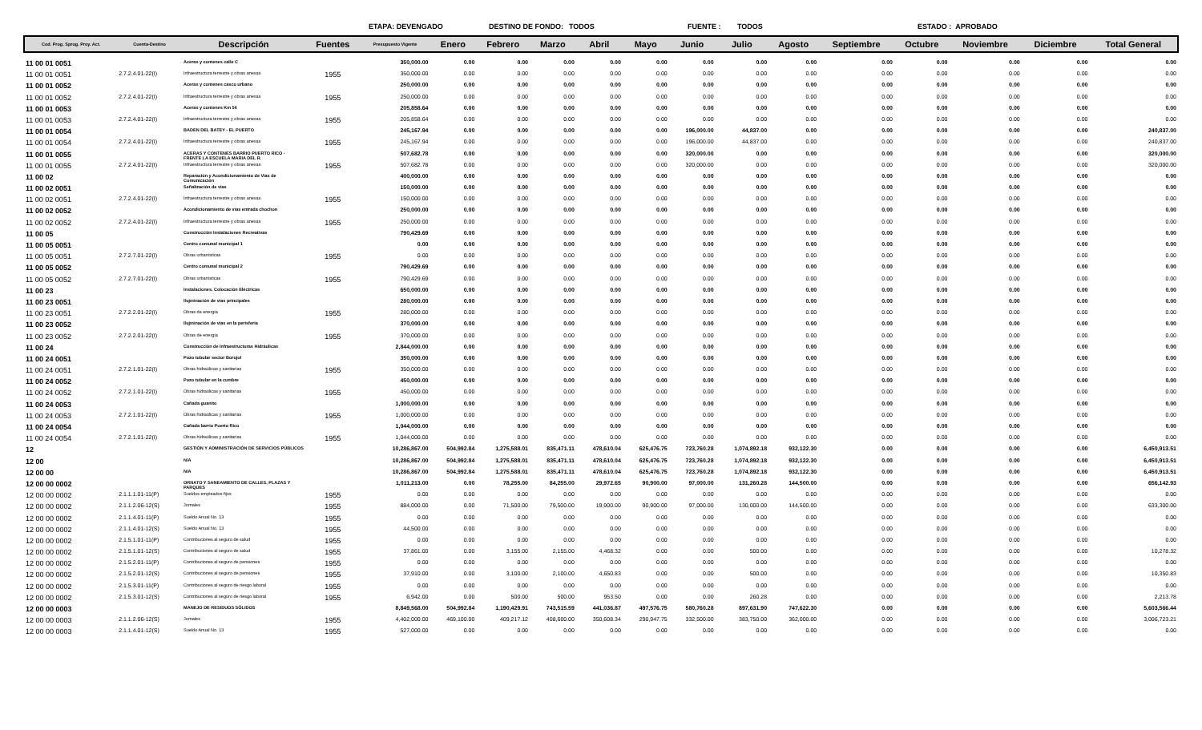ETAPA: DEVENGADO DESTINO DE FONDO: TODOS FUENTE : TODOS ESTADO : APROBADO
| Cod. Prog. Sprog. Proy. Act. | Cuenta-Destino | Descripción | Fuentes | Presupuesto Vigente | Enero | Febrero | Marzo | Abril | Mayo | Junio | Julio | Agosto | Septiembre | Octubre | Noviembre | Diciembre | Total General |
| --- | --- | --- | --- | --- | --- | --- | --- | --- | --- | --- | --- | --- | --- | --- | --- | --- | --- |
| 11 00 01 0051 | | Aceras y contenes calle C | | 350,000.00 | 0.00 | 0.00 | 0.00 | 0.00 | 0.00 | 0.00 | 0.00 | 0.00 | 0.00 | 0.00 | 0.00 | 0.00 | 0.00 |
| 11 00 01 0051 | 2.7.2.4.01-22(I) | Infraestructura terrestre y obras anexas | 1955 | 350,000.00 | 0.00 | 0.00 | 0.00 | 0.00 | 0.00 | 0.00 | 0.00 | 0.00 | 0.00 | 0.00 | 0.00 | 0.00 | 0.00 |
| 11 00 01 0052 | | Aceras y contenes casco urbano | | 250,000.00 | 0.00 | 0.00 | 0.00 | 0.00 | 0.00 | 0.00 | 0.00 | 0.00 | 0.00 | 0.00 | 0.00 | 0.00 | 0.00 |
| 11 00 01 0052 | 2.7.2.4.01-22(I) | Infraestructura terrestre y obras anexas | 1955 | 250,000.00 | 0.00 | 0.00 | 0.00 | 0.00 | 0.00 | 0.00 | 0.00 | 0.00 | 0.00 | 0.00 | 0.00 | 0.00 | 0.00 |
| 11 00 01 0053 | | Aceras y contenes Km 56 | | 205,858.64 | 0.00 | 0.00 | 0.00 | 0.00 | 0.00 | 0.00 | 0.00 | 0.00 | 0.00 | 0.00 | 0.00 | 0.00 | 0.00 |
| 11 00 01 0053 | 2.7.2.4.01-22(I) | Infraestructura terrestre y obras anexas | 1955 | 205,858.64 | 0.00 | 0.00 | 0.00 | 0.00 | 0.00 | 0.00 | 0.00 | 0.00 | 0.00 | 0.00 | 0.00 | 0.00 | 0.00 |
| 11 00 01 0054 | | BADEN DEL BATEY - EL PUERTO | | 245,167.94 | 0.00 | 0.00 | 0.00 | 0.00 | 0.00 | 196,000.00 | 44,837.00 | 0.00 | 0.00 | 0.00 | 0.00 | 0.00 | 240,837.00 |
| 11 00 01 0054 | 2.7.2.4.01-22(I) | Infraestructura terrestre y obras anexas | 1955 | 245,167.94 | 0.00 | 0.00 | 0.00 | 0.00 | 0.00 | 196,000.00 | 44,837.00 | 0.00 | 0.00 | 0.00 | 0.00 | 0.00 | 240,837.00 |
| 11 00 01 0055 | | ACERAS Y CONTENES BARRIO PUERTO RICO - FRENTE LA ESCUELA MARIA DEL R. | | 507,682.78 | 0.00 | 0.00 | 0.00 | 0.00 | 0.00 | 320,000.00 | 0.00 | 0.00 | 0.00 | 0.00 | 0.00 | 0.00 | 320,000.00 |
| 11 00 01 0055 | 2.7.2.4.01-22(I) | Infraestructura terrestre y obras anexas | 1955 | 507,682.78 | 0.00 | 0.00 | 0.00 | 0.00 | 0.00 | 320,000.00 | 0.00 | 0.00 | 0.00 | 0.00 | 0.00 | 0.00 | 320,000.00 |
| 11 00 02 | | Reparación y Acondicionamiento de Vias de Comunicación | | 400,000.00 | 0.00 | 0.00 | 0.00 | 0.00 | 0.00 | 0.00 | 0.00 | 0.00 | 0.00 | 0.00 | 0.00 | 0.00 | 0.00 |
| 11 00 02 0051 | | Señalización de vias | | 150,000.00 | 0.00 | 0.00 | 0.00 | 0.00 | 0.00 | 0.00 | 0.00 | 0.00 | 0.00 | 0.00 | 0.00 | 0.00 | 0.00 |
| 11 00 02 0051 | 2.7.2.4.01-22(I) | Infraestructura terrestre y obras anexas | 1955 | 150,000.00 | 0.00 | 0.00 | 0.00 | 0.00 | 0.00 | 0.00 | 0.00 | 0.00 | 0.00 | 0.00 | 0.00 | 0.00 | 0.00 |
| 11 00 02 0052 | | Acondicionamiento de vias entrada chochon | | 250,000.00 | 0.00 | 0.00 | 0.00 | 0.00 | 0.00 | 0.00 | 0.00 | 0.00 | 0.00 | 0.00 | 0.00 | 0.00 | 0.00 |
| 11 00 02 0052 | 2.7.2.4.01-22(I) | Infraestructura terrestre y obras anexas | 1955 | 250,000.00 | 0.00 | 0.00 | 0.00 | 0.00 | 0.00 | 0.00 | 0.00 | 0.00 | 0.00 | 0.00 | 0.00 | 0.00 | 0.00 |
| 11 00 05 | | Construcción Instalaciones Recreativas | | 790,429.69 | 0.00 | 0.00 | 0.00 | 0.00 | 0.00 | 0.00 | 0.00 | 0.00 | 0.00 | 0.00 | 0.00 | 0.00 | 0.00 |
| 11 00 05 0051 | | Centro comunal municipal 1 | | 0.00 | 0.00 | 0.00 | 0.00 | 0.00 | 0.00 | 0.00 | 0.00 | 0.00 | 0.00 | 0.00 | 0.00 | 0.00 | 0.00 |
| 11 00 05 0051 | 2.7.2.7.01-22(I) | Obras urbanísticas | 1955 | 0.00 | 0.00 | 0.00 | 0.00 | 0.00 | 0.00 | 0.00 | 0.00 | 0.00 | 0.00 | 0.00 | 0.00 | 0.00 | 0.00 |
| 11 00 05 0052 | | Centro comunal municipal 2 | | 790,429.69 | 0.00 | 0.00 | 0.00 | 0.00 | 0.00 | 0.00 | 0.00 | 0.00 | 0.00 | 0.00 | 0.00 | 0.00 | 0.00 |
| 11 00 05 0052 | 2.7.2.7.01-22(I) | Obras urbanísticas | 1955 | 790,429.69 | 0.00 | 0.00 | 0.00 | 0.00 | 0.00 | 0.00 | 0.00 | 0.00 | 0.00 | 0.00 | 0.00 | 0.00 | 0.00 |
| 11 00 23 | | Instalaciones, Colocación Eléctricas | | 650,000.00 | 0.00 | 0.00 | 0.00 | 0.00 | 0.00 | 0.00 | 0.00 | 0.00 | 0.00 | 0.00 | 0.00 | 0.00 | 0.00 |
| 11 00 23 0051 | | Ilujminación de vias principales | | 280,000.00 | 0.00 | 0.00 | 0.00 | 0.00 | 0.00 | 0.00 | 0.00 | 0.00 | 0.00 | 0.00 | 0.00 | 0.00 | 0.00 |
| 11 00 23 0051 | 2.7.2.2.01-22(I) | Obras de energía | 1955 | 280,000.00 | 0.00 | 0.00 | 0.00 | 0.00 | 0.00 | 0.00 | 0.00 | 0.00 | 0.00 | 0.00 | 0.00 | 0.00 | 0.00 |
| 11 00 23 0052 | | Ilujminación de vias en la perisferia | | 370,000.00 | 0.00 | 0.00 | 0.00 | 0.00 | 0.00 | 0.00 | 0.00 | 0.00 | 0.00 | 0.00 | 0.00 | 0.00 | 0.00 |
| 11 00 23 0052 | 2.7.2.2.01-22(I) | Obras de energía | 1955 | 370,000.00 | 0.00 | 0.00 | 0.00 | 0.00 | 0.00 | 0.00 | 0.00 | 0.00 | 0.00 | 0.00 | 0.00 | 0.00 | 0.00 |
| 11 00 24 | | Construcción de Infraestructuras Hidráulicas | | 2,844,000.00 | 0.00 | 0.00 | 0.00 | 0.00 | 0.00 | 0.00 | 0.00 | 0.00 | 0.00 | 0.00 | 0.00 | 0.00 | 0.00 |
| 11 00 24 0051 | | Pozo tubular sector Borojol | | 350,000.00 | 0.00 | 0.00 | 0.00 | 0.00 | 0.00 | 0.00 | 0.00 | 0.00 | 0.00 | 0.00 | 0.00 | 0.00 | 0.00 |
| 11 00 24 0051 | 2.7.2.1.01-22(I) | Obras hidraúlicas y sanitarias | 1955 | 350,000.00 | 0.00 | 0.00 | 0.00 | 0.00 | 0.00 | 0.00 | 0.00 | 0.00 | 0.00 | 0.00 | 0.00 | 0.00 | 0.00 |
| 11 00 24 0052 | | Pozo tubular en la cumbre | | 450,000.00 | 0.00 | 0.00 | 0.00 | 0.00 | 0.00 | 0.00 | 0.00 | 0.00 | 0.00 | 0.00 | 0.00 | 0.00 | 0.00 |
| 11 00 24 0052 | 2.7.2.1.01-22(I) | Obras hidraúlicas y sanitarias | 1955 | 450,000.00 | 0.00 | 0.00 | 0.00 | 0.00 | 0.00 | 0.00 | 0.00 | 0.00 | 0.00 | 0.00 | 0.00 | 0.00 | 0.00 |
| 11 00 24 0053 | | Cañada guanito | | 1,000,000.00 | 0.00 | 0.00 | 0.00 | 0.00 | 0.00 | 0.00 | 0.00 | 0.00 | 0.00 | 0.00 | 0.00 | 0.00 | 0.00 |
| 11 00 24 0053 | 2.7.2.1.01-22(I) | Obras hidraúlicas y sanitarias | 1955 | 1,000,000.00 | 0.00 | 0.00 | 0.00 | 0.00 | 0.00 | 0.00 | 0.00 | 0.00 | 0.00 | 0.00 | 0.00 | 0.00 | 0.00 |
| 11 00 24 0054 | | Cañada barrio Puerto Rico | | 1,044,000.00 | 0.00 | 0.00 | 0.00 | 0.00 | 0.00 | 0.00 | 0.00 | 0.00 | 0.00 | 0.00 | 0.00 | 0.00 | 0.00 |
| 11 00 24 0054 | 2.7.2.1.01-22(I) | Obras hidraúlicas y sanitarias | 1955 | 1,044,000.00 | 0.00 | 0.00 | 0.00 | 0.00 | 0.00 | 0.00 | 0.00 | 0.00 | 0.00 | 0.00 | 0.00 | 0.00 | 0.00 |
| 12 | | GESTIÓN Y ADMINISTRACIÓN DE SERVICIOS PÚBLICOS | | 10,286,867.00 | 504,992.84 | 1,275,588.01 | 835,471.11 | 478,610.04 | 625,476.75 | 723,760.28 | 1,074,892.18 | 932,122.30 | 0.00 | 0.00 | 0.00 | 0.00 | 6,450,913.51 |
| 12 00 | | N/A | | 10,286,867.00 | 504,992.84 | 1,275,588.01 | 835,471.11 | 478,610.04 | 625,476.75 | 723,760.28 | 1,074,892.18 | 932,122.30 | 0.00 | 0.00 | 0.00 | 0.00 | 6,450,913.51 |
| 12 00 00 | | N/A | | 10,286,867.00 | 504,992.84 | 1,275,588.01 | 835,471.11 | 478,610.04 | 625,476.75 | 723,760.28 | 1,074,892.18 | 932,122.30 | 0.00 | 0.00 | 0.00 | 0.00 | 6,450,913.51 |
| 12 00 00 0002 | | ORNATO Y SANEAMIENTO DE CALLES, PLAZAS Y PARQUES | | 1,011,213.00 | 0.00 | 78,255.00 | 84,255.00 | 29,972.65 | 90,900.00 | 97,000.00 | 131,260.28 | 144,500.00 | 0.00 | 0.00 | 0.00 | 0.00 | 656,142.93 |
| 12 00 00 0002 | 2.1.1.1.01-11(P) | Sueldos empleados fijos | 1955 | 0.00 | 0.00 | 0.00 | 0.00 | 0.00 | 0.00 | 0.00 | 0.00 | 0.00 | 0.00 | 0.00 | 0.00 | 0.00 | 0.00 |
| 12 00 00 0002 | 2.1.1.2.06-12(S) | Jornales | 1955 | 884,000.00 | 0.00 | 71,500.00 | 79,500.00 | 19,900.00 | 90,900.00 | 97,000.00 | 130,000.00 | 144,500.00 | 0.00 | 0.00 | 0.00 | 0.00 | 633,300.00 |
| 12 00 00 0002 | 2.1.1.4.01-11(P) | Sueldo Anual No. 13 | 1955 | 0.00 | 0.00 | 0.00 | 0.00 | 0.00 | 0.00 | 0.00 | 0.00 | 0.00 | 0.00 | 0.00 | 0.00 | 0.00 | 0.00 |
| 12 00 00 0002 | 2.1.1.4.01-12(S) | Sueldo Anual No. 13 | 1955 | 44,500.00 | 0.00 | 0.00 | 0.00 | 0.00 | 0.00 | 0.00 | 0.00 | 0.00 | 0.00 | 0.00 | 0.00 | 0.00 | 0.00 |
| 12 00 00 0002 | 2.1.5.1.01-11(P) | Contribuciones al seguro de salud | 1955 | 0.00 | 0.00 | 0.00 | 0.00 | 0.00 | 0.00 | 0.00 | 0.00 | 0.00 | 0.00 | 0.00 | 0.00 | 0.00 | 0.00 |
| 12 00 00 0002 | 2.1.5.1.01-12(S) | Contribuciones al seguro de salud | 1955 | 37,861.00 | 0.00 | 3,155.00 | 2,155.00 | 4,468.32 | 0.00 | 0.00 | 500.00 | 0.00 | 0.00 | 0.00 | 0.00 | 0.00 | 10,278.32 |
| 12 00 00 0002 | 2.1.5.2.01-11(P) | Contribuciones al seguro de pensiones | 1955 | 0.00 | 0.00 | 0.00 | 0.00 | 0.00 | 0.00 | 0.00 | 0.00 | 0.00 | 0.00 | 0.00 | 0.00 | 0.00 | 0.00 |
| 12 00 00 0002 | 2.1.5.2.01-12(S) | Contribuciones al seguro de pensiones | 1955 | 37,910.00 | 0.00 | 3,100.00 | 2,100.00 | 4,650.83 | 0.00 | 0.00 | 500.00 | 0.00 | 0.00 | 0.00 | 0.00 | 0.00 | 10,350.83 |
| 12 00 00 0002 | 2.1.5.3.01-11(P) | Contribuciones al seguro de riesgo laboral | 1955 | 0.00 | 0.00 | 0.00 | 0.00 | 0.00 | 0.00 | 0.00 | 0.00 | 0.00 | 0.00 | 0.00 | 0.00 | 0.00 | 0.00 |
| 12 00 00 0002 | 2.1.5.3.01-12(S) | Contribuciones al seguro de riesgo laboral | 1955 | 6,942.00 | 0.00 | 500.00 | 500.00 | 953.50 | 0.00 | 0.00 | 260.28 | 0.00 | 0.00 | 0.00 | 0.00 | 0.00 | 2,213.78 |
| 12 00 00 0003 | | MANEJO DE RESIDUOS SÓLIDOS | | 8,849,568.00 | 504,992.84 | 1,190,429.91 | 743,515.59 | 441,036.87 | 497,576.75 | 580,760.28 | 897,631.90 | 747,622.30 | 0.00 | 0.00 | 0.00 | 0.00 | 5,603,566.44 |
| 12 00 00 0003 | 2.1.1.2.06-12(S) | Jornales | 1955 | 4,402,000.00 | 469,100.00 | 409,217.12 | 408,600.00 | 350,608.34 | 290,947.75 | 332,500.00 | 383,750.00 | 362,000.00 | 0.00 | 0.00 | 0.00 | 0.00 | 3,006,723.21 |
| 12 00 00 0003 | 2.1.1.4.01-12(S) | Sueldo Anual No. 13 | 1955 | 527,000.00 | 0.00 | 0.00 | 0.00 | 0.00 | 0.00 | 0.00 | 0.00 | 0.00 | 0.00 | 0.00 | 0.00 | 0.00 | 0.00 |